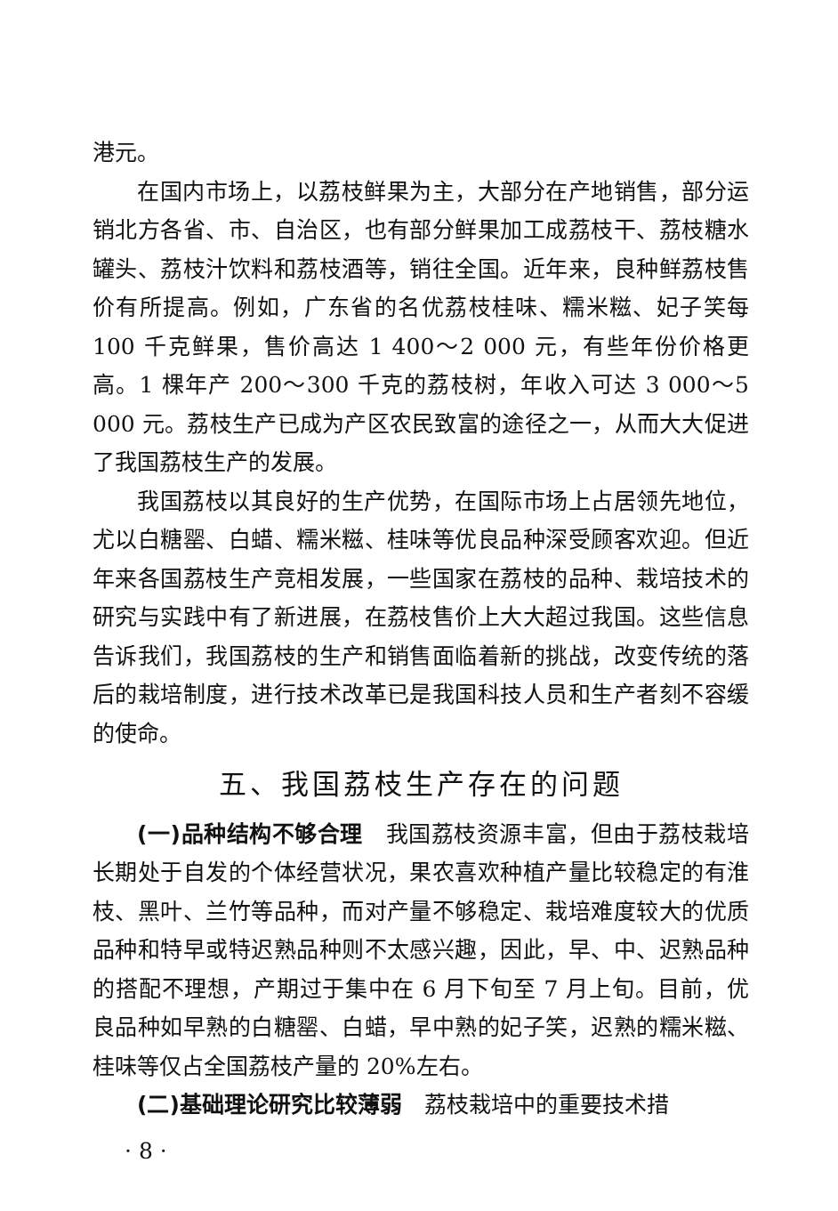港元。
在国内市场上，以荔枝鲜果为主，大部分在产地销售，部分运销北方各省、市、自治区，也有部分鲜果加工成荔枝干、荔枝糖水罐头、荔枝汁饮料和荔枝酒等，销往全国。近年来，良种鲜荔枝售价有所提高。例如，广东省的名优荔枝桂味、糯米糍、妃子笑每 100 千克鲜果，售价高达 1 400～2 000 元，有些年份价格更高。1 棵年产 200～300 千克的荔枝树，年收入可达 3 000～5 000 元。荔枝生产已成为产区农民致富的途径之一，从而大大促进了我国荔枝生产的发展。
我国荔枝以其良好的生产优势，在国际市场上占居领先地位，尤以白糖罂、白蜡、糯米糍、桂味等优良品种深受顾客欢迎。但近年来各国荔枝生产竞相发展，一些国家在荔枝的品种、栽培技术的研究与实践中有了新进展，在荔枝售价上大大超过我国。这些信息告诉我们，我国荔枝的生产和销售面临着新的挑战，改变传统的落后的栽培制度，进行技术改革已是我国科技人员和生产者刻不容缓的使命。
五、我国荔枝生产存在的问题
(一)品种结构不够合理　我国荔枝资源丰富，但由于荔枝栽培长期处于自发的个体经营状况，果农喜欢种植产量比较稳定的有淮枝、黑叶、兰竹等品种，而对产量不够稳定、栽培难度较大的优质品种和特早或特迟熟品种则不太感兴趣，因此，早、中、迟熟品种的搭配不理想，产期过于集中在 6 月下旬至 7 月上旬。目前，优良品种如早熟的白糖罂、白蜡，早中熟的妃子笑，迟熟的糯米糍、桂味等仅占全国荔枝产量的 20%左右。
(二)基础理论研究比较薄弱　荔枝栽培中的重要技术措
· 8 ·